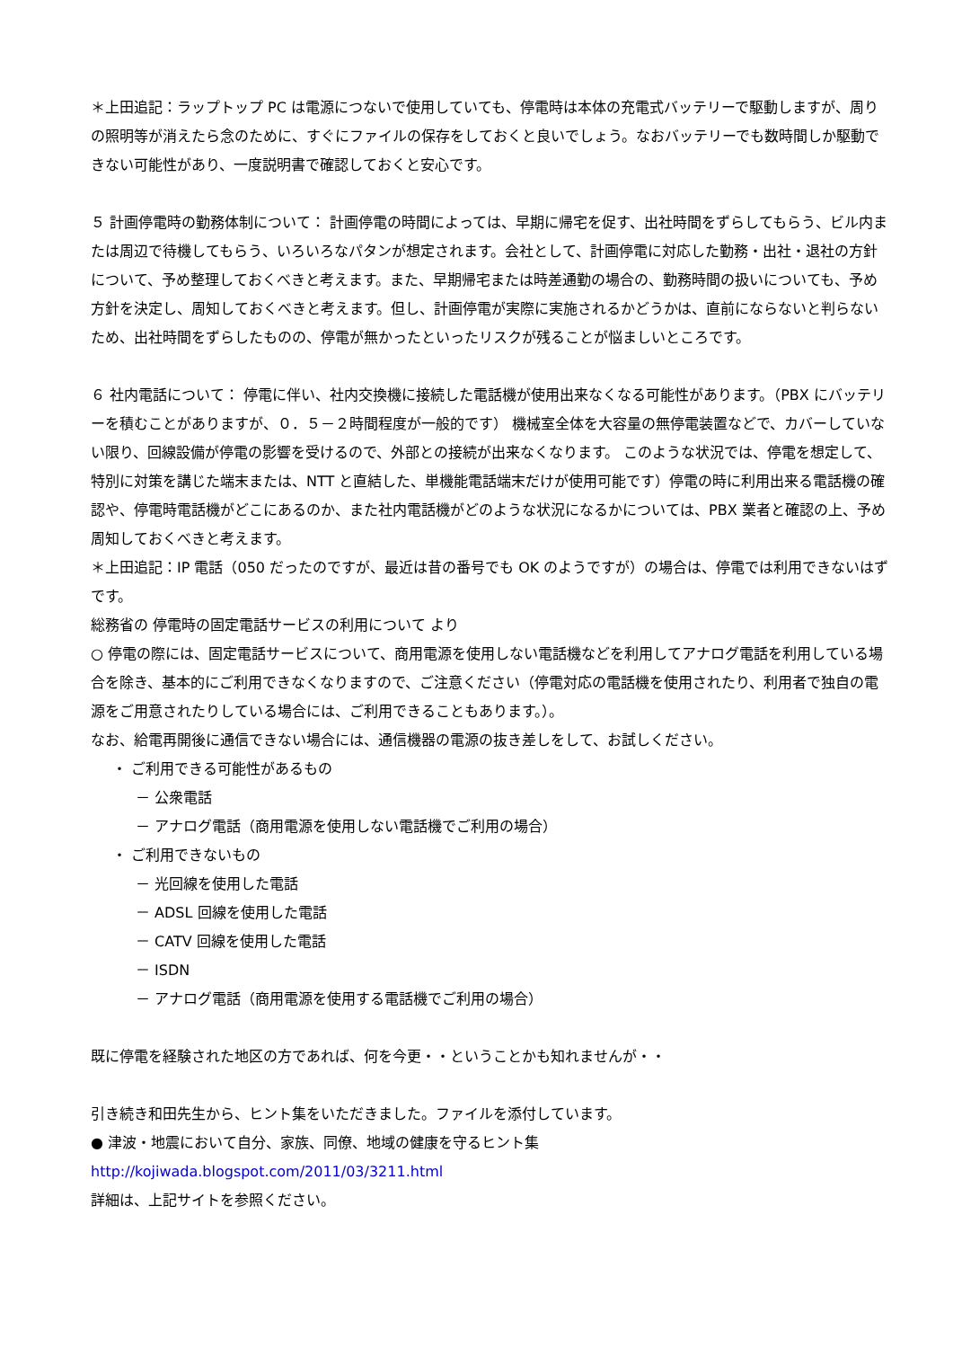＊上田追記：ラップトップ PC は電源につないで使用していても、停電時は本体の充電式バッテリーで駆動しますが、周りの照明等が消えたら念のために、すぐにファイルの保存をしておくと良いでしょう。なおバッテリーでも数時間しか駆動できない可能性があり、一度説明書で確認しておくと安心です。
５ 計画停電時の勤務体制について： 計画停電の時間によっては、早期に帰宅を促す、出社時間をずらしてもらう、ビル内または周辺で待機してもらう、いろいろなパタンが想定されます。会社として、計画停電に対応した勤務・出社・退社の方針について、予め整理しておくべきと考えます。また、早期帰宅または時差通勤の場合の、勤務時間の扱いについても、予め方針を決定し、周知しておくべきと考えます。但し、計画停電が実際に実施されるかどうかは、直前にならないと判らないため、出社時間をずらしたものの、停電が無かったといったリスクが残ることが悩ましいところです。
６ 社内電話について： 停電に伴い、社内交換機に接続した電話機が使用出来なくなる可能性があります。（PBX にバッテリーを積むことがありますが、０．５－２時間程度が一般的です） 機械室全体を大容量の無停電装置などで、カバーしていない限り、回線設備が停電の影響を受けるので、外部との接続が出来なくなります。 このような状況では、停電を想定して、特別に対策を講じた端末または、NTT と直結した、単機能電話端末だけが使用可能です）停電の時に利用出来る電話機の確認や、停電時電話機がどこにあるのか、また社内電話機がどのような状況になるかについては、PBX 業者と確認の上、予め周知しておくべきと考えます。
＊上田追記：IP 電話（050 だったのですが、最近は昔の番号でも OK のようですが）の場合は、停電では利用できないはずです。
総務省の 停電時の固定電話サービスの利用について より
○ 停電の際には、固定電話サービスについて、商用電源を使用しない電話機などを利用してアナログ電話を利用している場合を除き、基本的にご利用できなくなりますので、ご注意ください（停電対応の電話機を使用されたり、利用者で独自の電源をご用意されたりしている場合には、ご利用できることもあります。）。
なお、給電再開後に通信できない場合には、通信機器の電源の抜き差しをして、お試しください。
・ ご利用できる可能性があるもの
－ 公衆電話
－ アナログ電話（商用電源を使用しない電話機でご利用の場合）
・ ご利用できないもの
－ 光回線を使用した電話
－ ADSL 回線を使用した電話
－ CATV 回線を使用した電話
－ ISDN
－ アナログ電話（商用電源を使用する電話機でご利用の場合）
既に停電を経験された地区の方であれば、何を今更・・ということかも知れませんが・・
引き続き和田先生から、ヒント集をいただきました。ファイルを添付しています。
● 津波・地震において自分、家族、同僚、地域の健康を守るヒント集
http://kojiwada.blogspot.com/2011/03/3211.html
詳細は、上記サイトを参照ください。